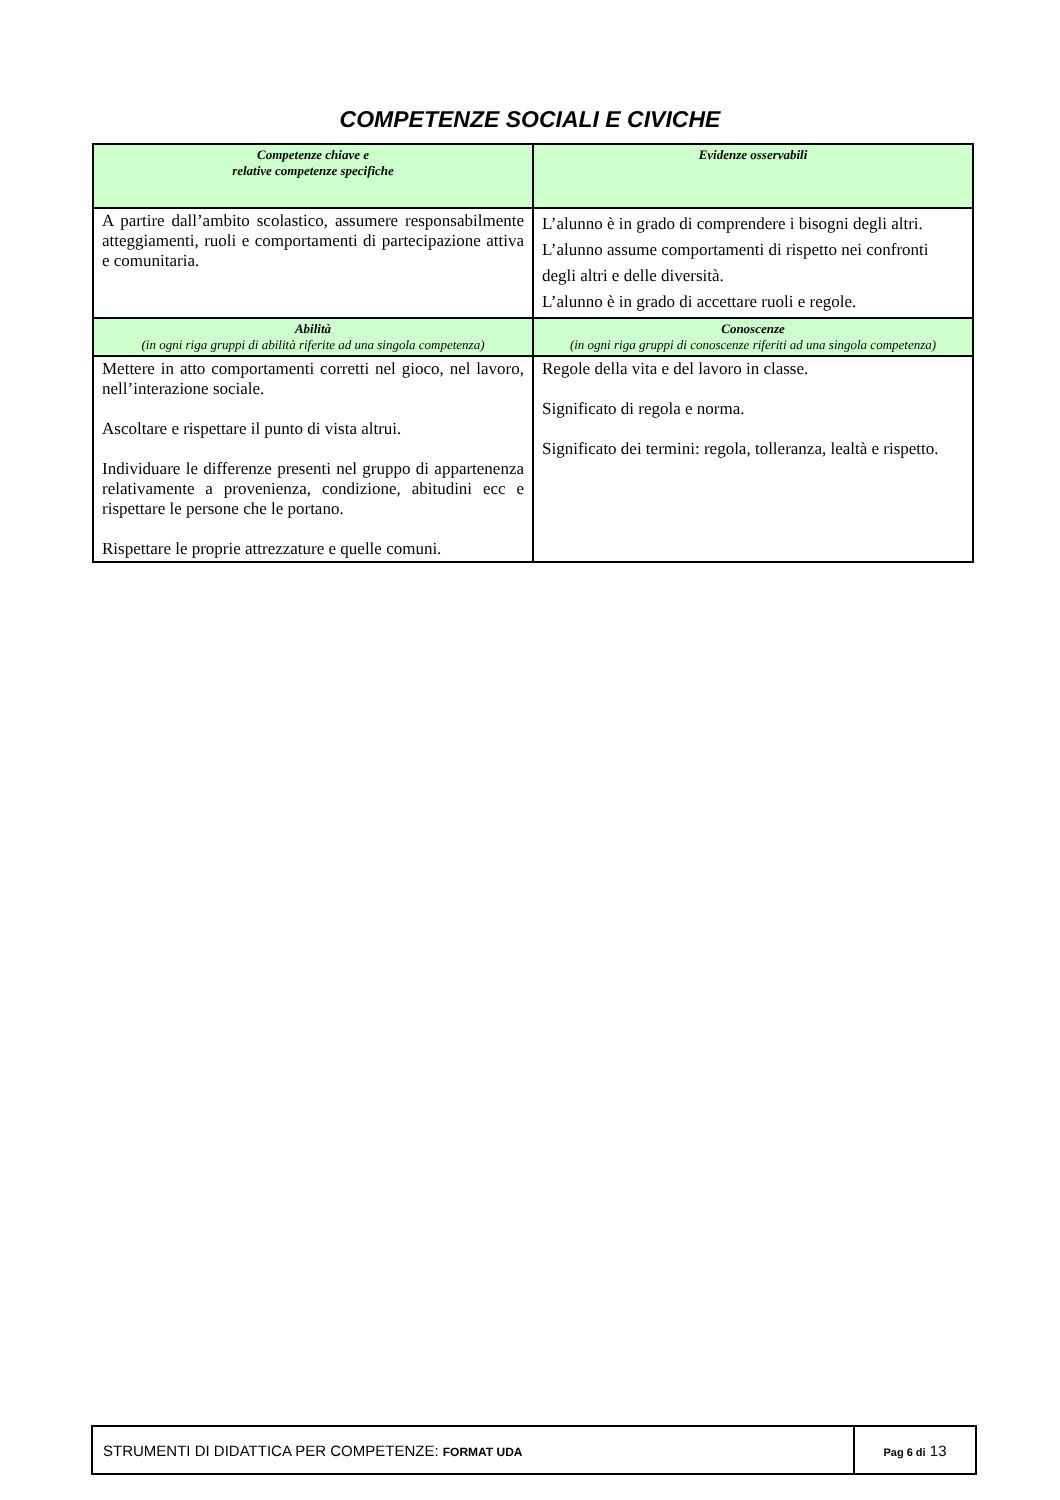COMPETENZE SOCIALI E CIVICHE
| Competenze chiave e relative competenze specifiche | Evidenze osservabili |
| --- | --- |
| A partire dall’ambito scolastico, assumere responsabilmente atteggiamenti, ruoli e comportamenti di partecipazione attiva e comunitaria. | L’alunno è in grado di comprendere i bisogni degli altri. L’alunno assume comportamenti di rispetto nei confronti degli altri e delle diversità. L’alunno è in grado di accettare ruoli e regole. |
| Abilità (in ogni riga gruppi di abilità riferite ad una singola competenza) | Conoscenze (in ogni riga gruppi di conoscenze riferiti ad una singola competenza) |
| Mettere in atto comportamenti corretti nel gioco, nel lavoro, nell’interazione sociale. Ascoltare e rispettare il punto di vista altrui. Individuare le differenze presenti nel gruppo di appartenenza relativamente a provenienza, condizione, abitudini ecc e rispettare le persone che le portano. Rispettare le proprie attrezzature e quelle comuni. | Regole della vita e del lavoro in classe. Significato di regola e norma. Significato dei termini: regola, tolleranza, lealtà e rispetto. |
| STRUMENTI DI DIDATTICA PER COMPETENZE: FORMAT UDA | Pag 6 di 13 |